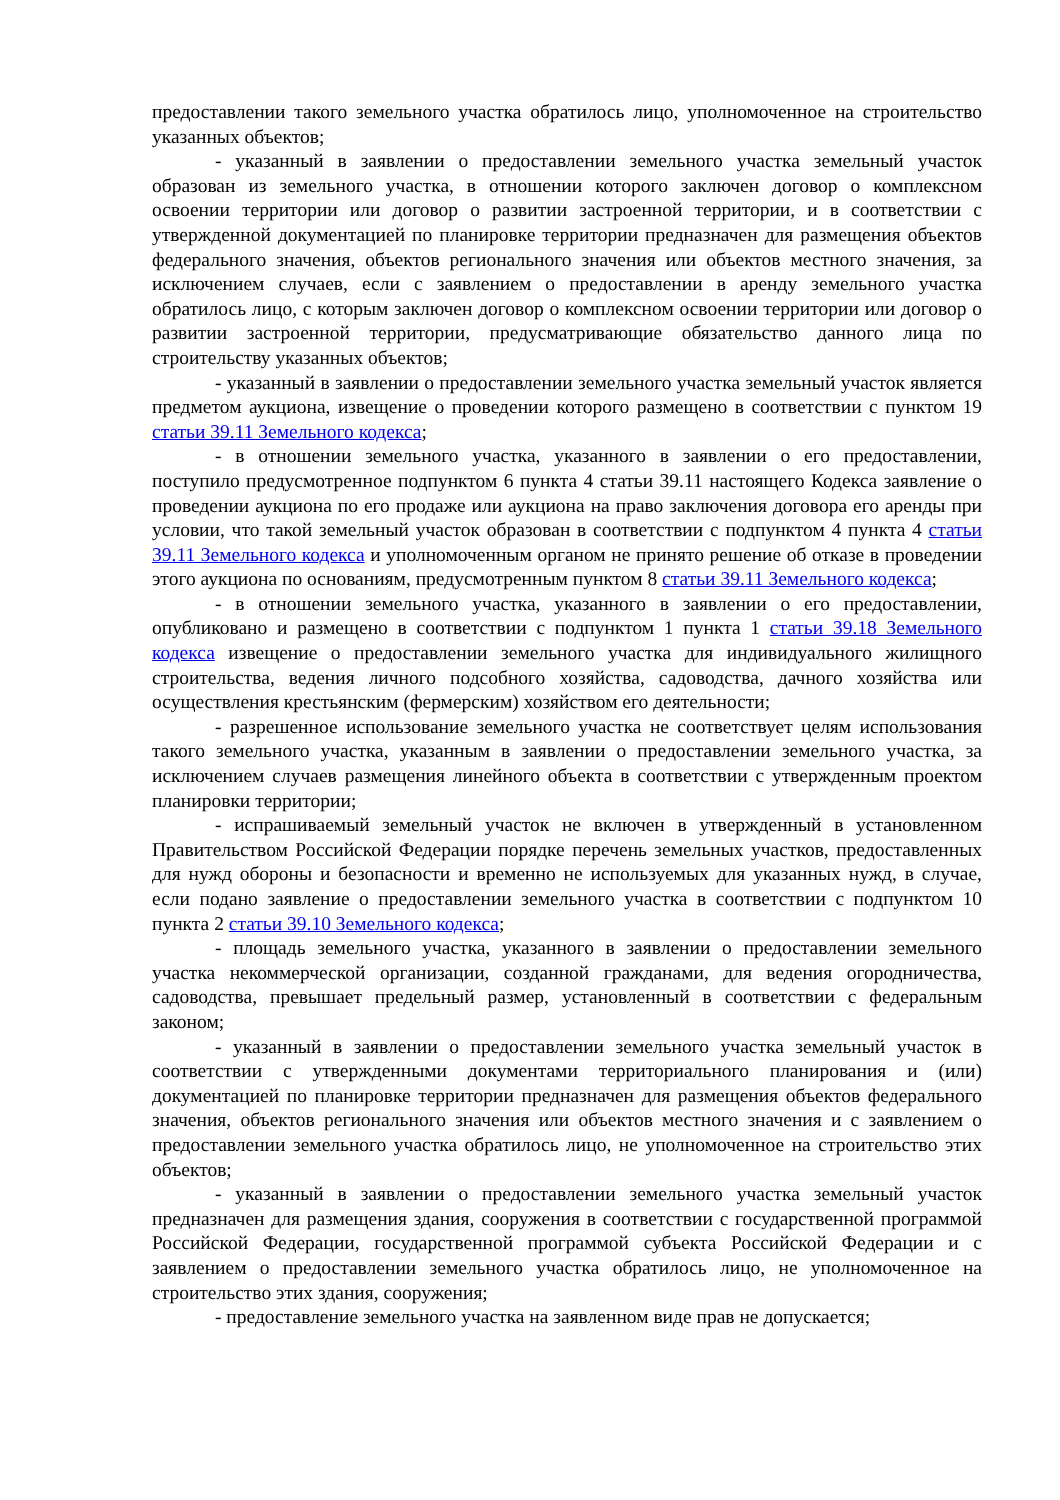предоставлении такого земельного участка обратилось лицо, уполномоченное на строительство указанных объектов;
- указанный в заявлении о предоставлении земельного участка земельный участок образован из земельного участка, в отношении которого заключен договор о комплексном освоении территории или договор о развитии застроенной территории, и в соответствии с утвержденной документацией по планировке территории предназначен для размещения объектов федерального значения, объектов регионального значения или объектов местного значения, за исключением случаев, если с заявлением о предоставлении в аренду земельного участка обратилось лицо, с которым заключен договор о комплексном освоении территории или договор о развитии застроенной территории, предусматривающие обязательство данного лица по строительству указанных объектов;
- указанный в заявлении о предоставлении земельного участка земельный участок является предметом аукциона, извещение о проведении которого размещено в соответствии с пунктом 19 статьи 39.11 Земельного кодекса;
- в отношении земельного участка, указанного в заявлении о его предоставлении, поступило предусмотренное подпунктом 6 пункта 4 статьи 39.11 настоящего Кодекса заявление о проведении аукциона по его продаже или аукциона на право заключения договора его аренды при условии, что такой земельный участок образован в соответствии с подпунктом 4 пункта 4 статьи 39.11 Земельного кодекса и уполномоченным органом не принято решение об отказе в проведении этого аукциона по основаниям, предусмотренным пунктом 8 статьи 39.11 Земельного кодекса;
- в отношении земельного участка, указанного в заявлении о его предоставлении, опубликовано и размещено в соответствии с подпунктом 1 пункта 1 статьи 39.18 Земельного кодекса извещение о предоставлении земельного участка для индивидуального жилищного строительства, ведения личного подсобного хозяйства, садоводства, дачного хозяйства или осуществления крестьянским (фермерским) хозяйством его деятельности;
- разрешенное использование земельного участка не соответствует целям использования такого земельного участка, указанным в заявлении о предоставлении земельного участка, за исключением случаев размещения линейного объекта в соответствии с утвержденным проектом планировки территории;
- испрашиваемый земельный участок не включен в утвержденный в установленном Правительством Российской Федерации порядке перечень земельных участков, предоставленных для нужд обороны и безопасности и временно не используемых для указанных нужд, в случае, если подано заявление о предоставлении земельного участка в соответствии с подпунктом 10 пункта 2 статьи 39.10 Земельного кодекса;
- площадь земельного участка, указанного в заявлении о предоставлении земельного участка некоммерческой организации, созданной гражданами, для ведения огородничества, садоводства, превышает предельный размер, установленный в соответствии с федеральным законом;
- указанный в заявлении о предоставлении земельного участка земельный участок в соответствии с утвержденными документами территориального планирования и (или) документацией по планировке территории предназначен для размещения объектов федерального значения, объектов регионального значения или объектов местного значения и с заявлением о предоставлении земельного участка обратилось лицо, не уполномоченное на строительство этих объектов;
- указанный в заявлении о предоставлении земельного участка земельный участок предназначен для размещения здания, сооружения в соответствии с государственной программой Российской Федерации, государственной программой субъекта Российской Федерации и с заявлением о предоставлении земельного участка обратилось лицо, не уполномоченное на строительство этих здания, сооружения;
- предоставление земельного участка на заявленном виде прав не допускается;